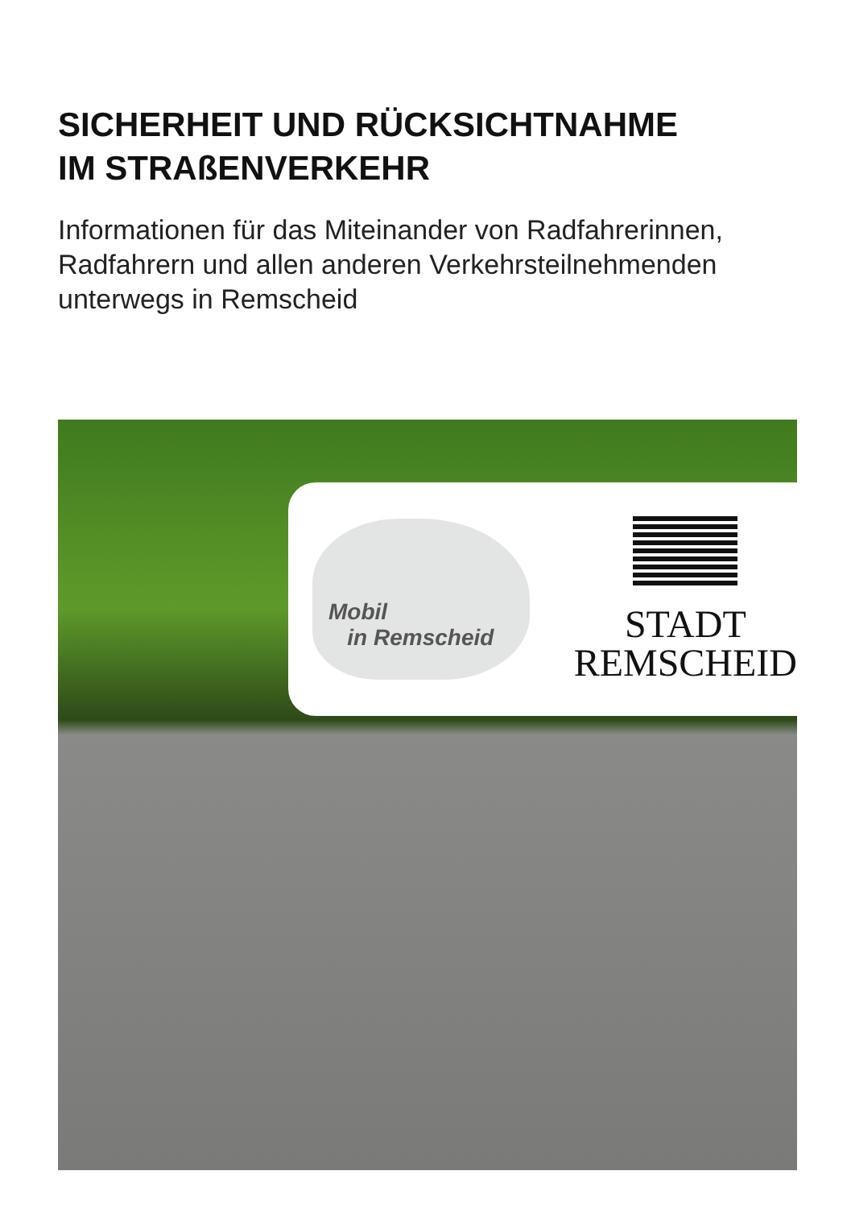SICHERHEIT UND RÜCKSICHTNAHME
IM STRAßENVERKEHR
Informationen für das Miteinander von Radfahrerinnen,
Radfahrern und allen anderen Verkehrsteilnehmenden
unterwegs in Remscheid
Mobil
in Remscheid
STADT
REMSCHEID